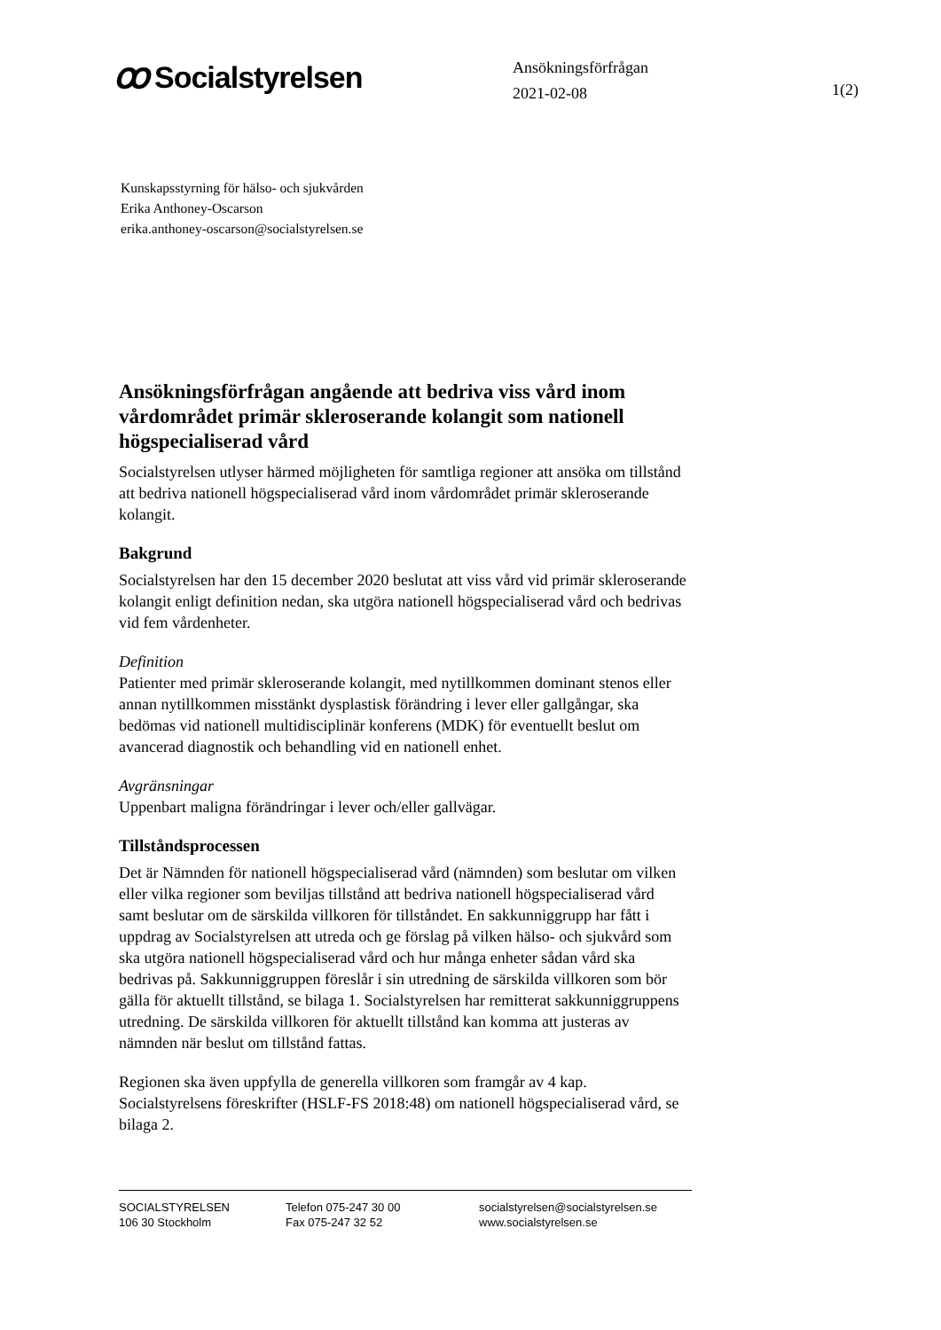ꝏ Socialstyrelsen
Ansökningsförfrågan
2021-02-08
1(2)
Kunskapsstyrning för hälso- och sjukvården
Erika Anthoney-Oscarson
erika.anthoney-oscarson@socialstyrelsen.se
Ansökningsförfrågan angående att bedriva viss vård inom vårdområdet primär skleroserande kolangit som nationell högspecialiserad vård
Socialstyrelsen utlyser härmed möjligheten för samtliga regioner att ansöka om tillstånd att bedriva nationell högspecialiserad vård inom vårdområdet primär skleroserande kolangit.
Bakgrund
Socialstyrelsen har den 15 december 2020 beslutat att viss vård vid primär skleroserande kolangit enligt definition nedan, ska utgöra nationell högspecialiserad vård och bedrivas vid fem vårdenheter.
Definition
Patienter med primär skleroserande kolangit, med nytillkommen dominant stenos eller annan nytillkommen misstänkt dysplastisk förändring i lever eller gallgångar, ska bedömas vid nationell multidisciplinär konferens (MDK) för eventuellt beslut om avancerad diagnostik och behandling vid en nationell enhet.
Avgränsningar
Uppenbart maligna förändringar i lever och/eller gallvägar.
Tillståndsprocessen
Det är Nämnden för nationell högspecialiserad vård (nämnden) som beslutar om vilken eller vilka regioner som beviljas tillstånd att bedriva nationell högspecialiserad vård samt beslutar om de särskilda villkoren för tillståndet. En sakkunniggrupp har fått i uppdrag av Socialstyrelsen att utreda och ge förslag på vilken hälso- och sjukvård som ska utgöra nationell högspecialiserad vård och hur många enheter sådan vård ska bedrivas på. Sakkunniggruppen föreslår i sin utredning de särskilda villkoren som bör gälla för aktuellt tillstånd, se bilaga 1. Socialstyrelsen har remitterat sakkunniggruppens utredning. De särskilda villkoren för aktuellt tillstånd kan komma att justeras av nämnden när beslut om tillstånd fattas.
Regionen ska även uppfylla de generella villkoren som framgår av 4 kap. Socialstyrelsens föreskrifter (HSLF-FS 2018:48) om nationell högspecialiserad vård, se bilaga 2.
SOCIALSTYRELSEN
106 30 Stockholm
Telefon 075-247 30 00
Fax 075-247 32 52
socialstyrelsen@socialstyrelsen.se
www.socialstyrelsen.se